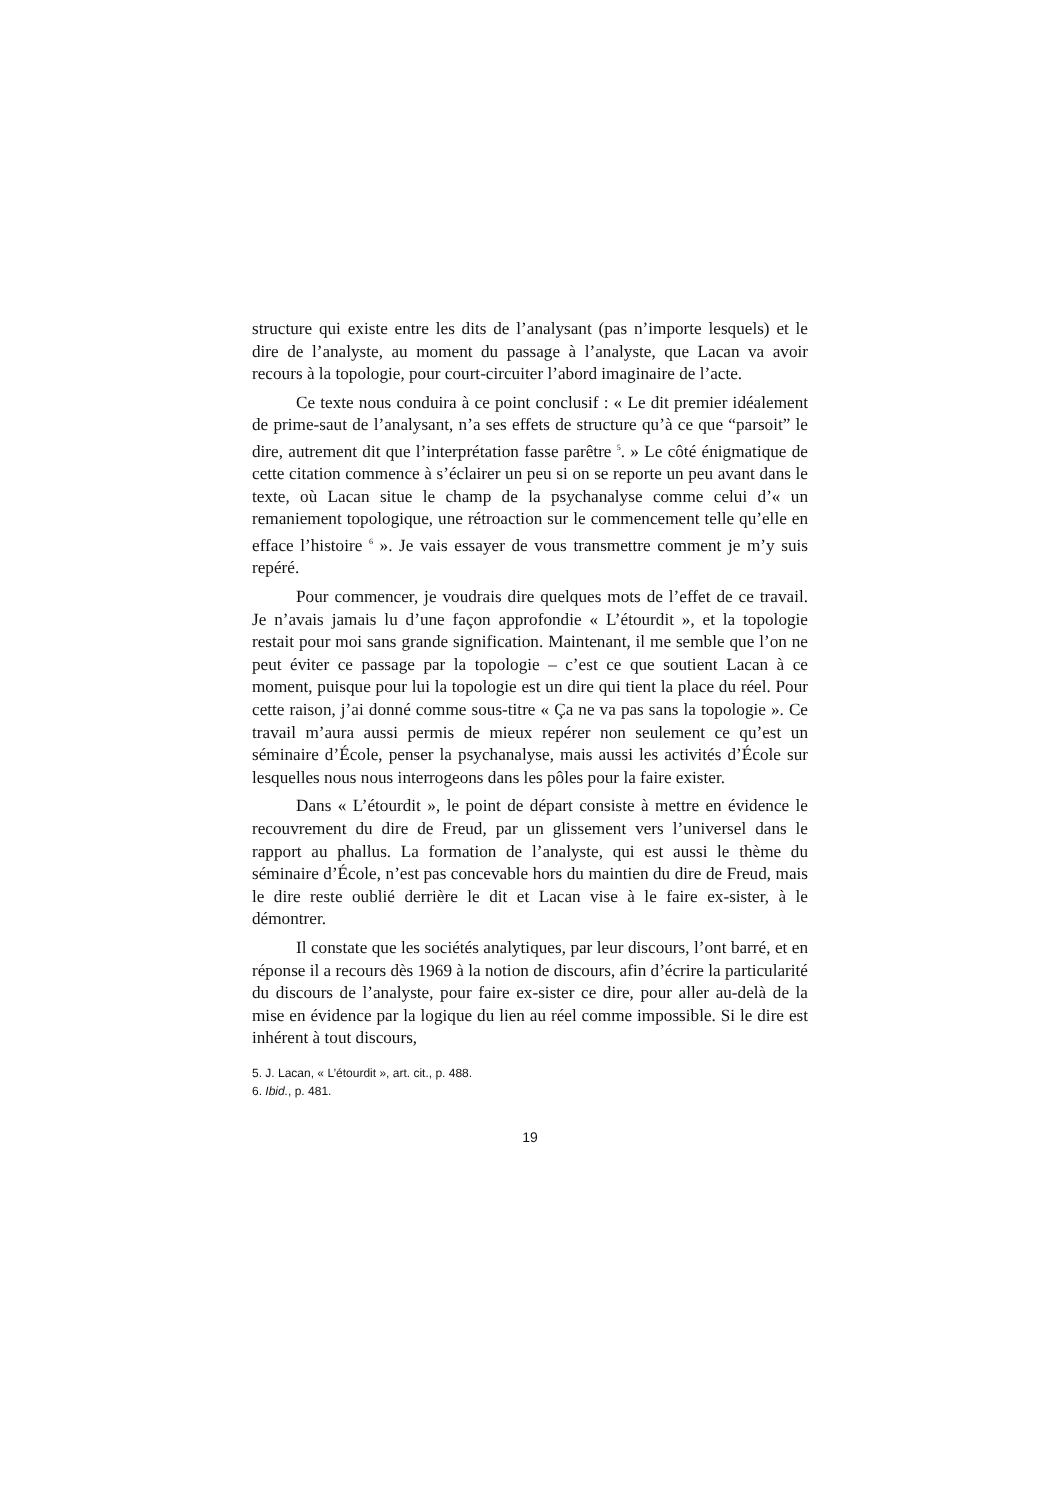structure qui existe entre les dits de l’analysant (pas n’importe lesquels) et le dire de l’analyste, au moment du passage à l’analyste, que Lacan va avoir recours à la topologie, pour court-circuiter l’abord imaginaire de l’acte.
Ce texte nous conduira à ce point conclusif : « Le dit premier idéalement de prime-saut de l’analysant, n’a ses effets de structure qu’à ce que “parsoit” le dire, autrement dit que l’interprétation fasse parêtre <sup>5</sup>. » Le côté énigmatique de cette citation commence à s’éclairer un peu si on se reporte un peu avant dans le texte, où Lacan situe le champ de la psychanalyse comme celui d’« un remaniement topologique, une rétroaction sur le commencement telle qu’elle en efface l’histoire <sup>6</sup> ». Je vais essayer de vous transmettre comment je m’y suis repéré.
Pour commencer, je voudrais dire quelques mots de l’effet de ce travail. Je n’avais jamais lu d’une façon approfondie « L’étourdit », et la topologie restait pour moi sans grande signification. Maintenant, il me semble que l’on ne peut éviter ce passage par la topologie – c’est ce que soutient Lacan à ce moment, puisque pour lui la topologie est un dire qui tient la place du réel. Pour cette raison, j’ai donné comme sous-titre « Ça ne va pas sans la topologie ». Ce travail m’aura aussi permis de mieux repérer non seulement ce qu’est un séminaire d’École, penser la psychanalyse, mais aussi les activités d’École sur lesquelles nous nous interrogeons dans les pôles pour la faire exister.
Dans « L’étourdit », le point de départ consiste à mettre en évidence le recouvrement du dire de Freud, par un glissement vers l’universel dans le rapport au phallus. La formation de l’analyste, qui est aussi le thème du séminaire d’École, n’est pas concevable hors du maintien du dire de Freud, mais le dire reste oublié derrière le dit et Lacan vise à le faire ex-sister, à le démontrer.
Il constate que les sociétés analytiques, par leur discours, l’ont barré, et en réponse il a recours dès 1969 à la notion de discours, afin d’écrire la particularité du discours de l’analyste, pour faire ex-sister ce dire, pour aller au-delà de la mise en évidence par la logique du lien au réel comme impossible. Si le dire est inhérent à tout discours,
5. J. Lacan, « L’étourdit », art. cit., p. 488.
6. Ibid., p. 481.
19